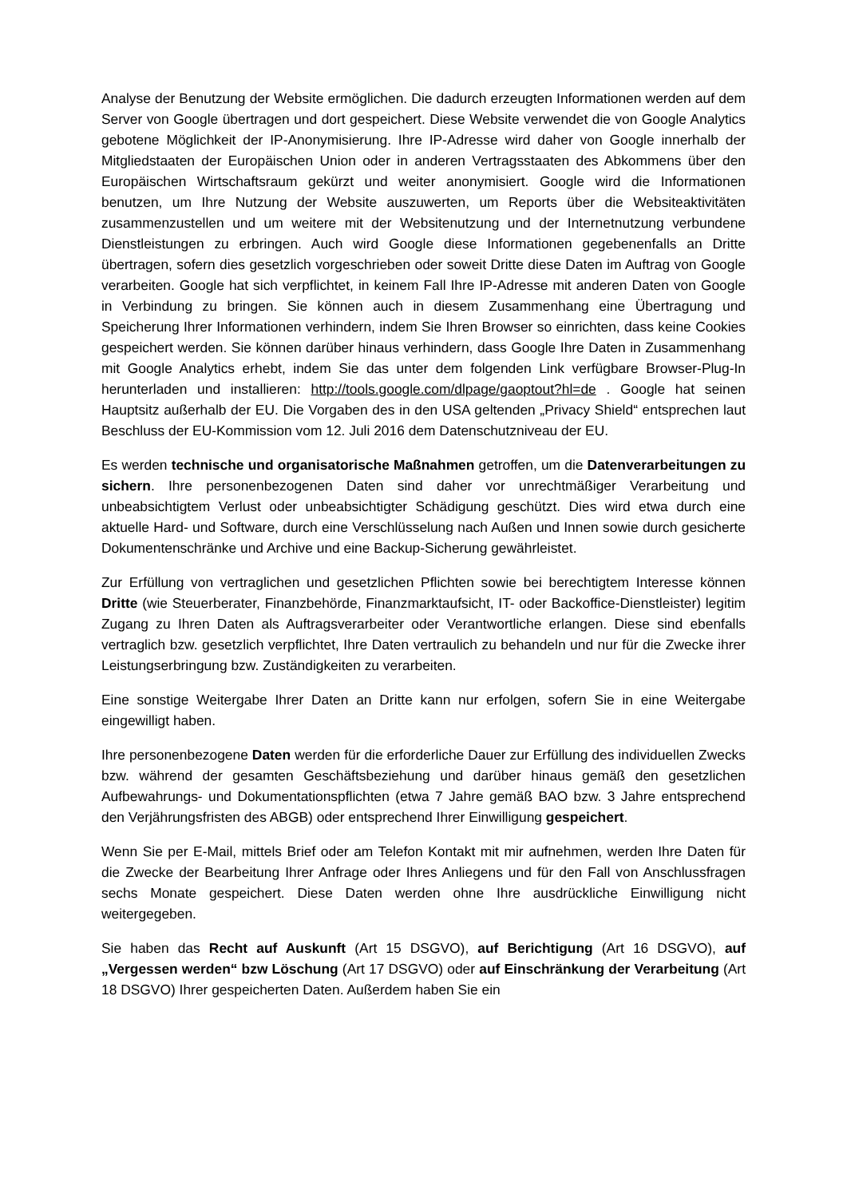Analyse der Benutzung der Website ermöglichen. Die dadurch erzeugten Informationen werden auf dem Server von Google übertragen und dort gespeichert. Diese Website verwendet die von Google Analytics gebotene Möglichkeit der IP-Anonymisierung. Ihre IP-Adresse wird daher von Google innerhalb der Mitgliedstaaten der Europäischen Union oder in anderen Vertragsstaaten des Abkommens über den Europäischen Wirtschaftsraum gekürzt und weiter anonymisiert. Google wird die Informationen benutzen, um Ihre Nutzung der Website auszuwerten, um Reports über die Websiteaktivitäten zusammenzustellen und um weitere mit der Websitenutzung und der Internetnutzung verbundene Dienstleistungen zu erbringen. Auch wird Google diese Informationen gegebenenfalls an Dritte übertragen, sofern dies gesetzlich vorgeschrieben oder soweit Dritte diese Daten im Auftrag von Google verarbeiten. Google hat sich verpflichtet, in keinem Fall Ihre IP-Adresse mit anderen Daten von Google in Verbindung zu bringen. Sie können auch in diesem Zusammenhang eine Übertragung und Speicherung Ihrer Informationen verhindern, indem Sie Ihren Browser so einrichten, dass keine Cookies gespeichert werden. Sie können darüber hinaus verhindern, dass Google Ihre Daten in Zusammenhang mit Google Analytics erhebt, indem Sie das unter dem folgenden Link verfügbare Browser-Plug-In herunterladen und installieren: http://tools.google.com/dlpage/gaoptout?hl=de . Google hat seinen Hauptsitz außerhalb der EU. Die Vorgaben des in den USA geltenden „Privacy Shield“ entsprechen laut Beschluss der EU-Kommission vom 12. Juli 2016 dem Datenschutzniveau der EU.
Es werden technische und organisatorische Maßnahmen getroffen, um die Datenverarbeitungen zu sichern. Ihre personenbezogenen Daten sind daher vor unrechtmäßiger Verarbeitung und unbeabsichtigtem Verlust oder unbeabsichtigter Schädigung geschützt. Dies wird etwa durch eine aktuelle Hard- und Software, durch eine Verschlüsselung nach Außen und Innen sowie durch gesicherte Dokumentenschränke und Archive und eine Backup-Sicherung gewährleistet.
Zur Erfüllung von vertraglichen und gesetzlichen Pflichten sowie bei berechtigtem Interesse können Dritte (wie Steuerberater, Finanzbehörde, Finanzmarktaufsicht, IT- oder Backoffice-Dienstleister) legitim Zugang zu Ihren Daten als Auftragsverarbeiter oder Verantwortliche erlangen. Diese sind ebenfalls vertraglich bzw. gesetzlich verpflichtet, Ihre Daten vertraulich zu behandeln und nur für die Zwecke ihrer Leistungserbringung bzw. Zuständigkeiten zu verarbeiten.
Eine sonstige Weitergabe Ihrer Daten an Dritte kann nur erfolgen, sofern Sie in eine Weitergabe eingewilligt haben.
Ihre personenbezogene Daten werden für die erforderliche Dauer zur Erfüllung des individuellen Zwecks bzw. während der gesamten Geschäftsbeziehung und darüber hinaus gemäß den gesetzlichen Aufbewahrungs- und Dokumentationspflichten (etwa 7 Jahre gemäß BAO bzw. 3 Jahre entsprechend den Verjährungsfristen des ABGB) oder entsprechend Ihrer Einwilligung gespeichert.
Wenn Sie per E-Mail, mittels Brief oder am Telefon Kontakt mit mir aufnehmen, werden Ihre Daten für die Zwecke der Bearbeitung Ihrer Anfrage oder Ihres Anliegens und für den Fall von Anschlussfragen sechs Monate gespeichert. Diese Daten werden ohne Ihre ausdrückliche Einwilligung nicht weitergegeben.
Sie haben das Recht auf Auskunft (Art 15 DSGVO), auf Berichtigung (Art 16 DSGVO), auf „Vergessen werden“ bzw Löschung (Art 17 DSGVO) oder auf Einschränkung der Verarbeitung (Art 18 DSGVO) Ihrer gespeicherten Daten. Außerdem haben Sie ein